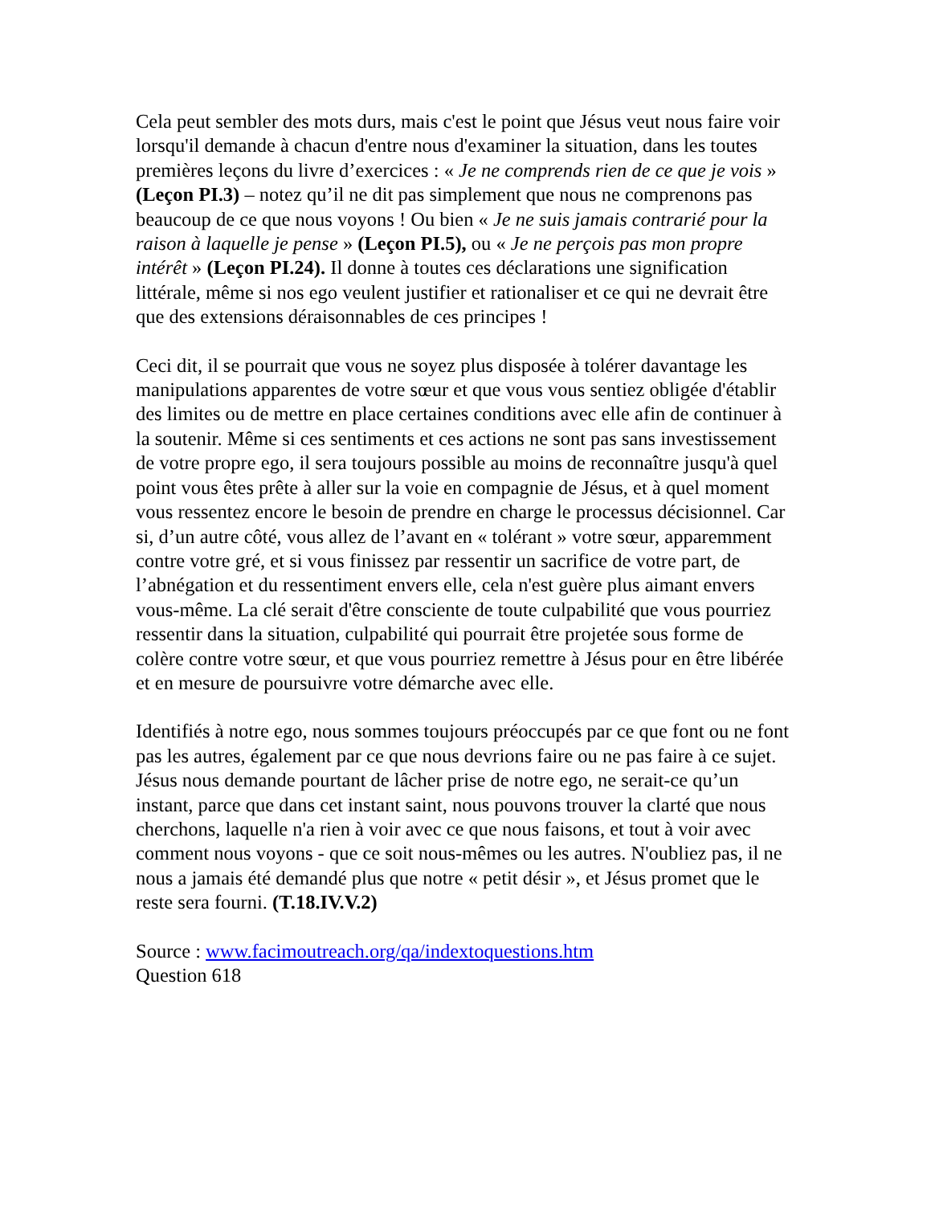Cela peut sembler des mots durs, mais c'est le point que Jésus veut nous faire voir lorsqu'il demande à chacun d'entre nous d'examiner la situation, dans les toutes premières leçons du livre d’exercices : « Je ne comprends rien de ce que je vois » (Leçon PI.3) – notez qu’il ne dit pas simplement que nous ne comprenons pas beaucoup de ce que nous voyons ! Ou bien « Je ne suis jamais contrarié pour la raison à laquelle je pense » (Leçon PI.5), ou « Je ne perçois pas mon propre intérêt » (Leçon PI.24). Il donne à toutes ces déclarations une signification littérale, même si nos ego veulent justifier et rationaliser et ce qui ne devrait être que des extensions déraisonnables de ces principes !
Ceci dit, il se pourrait que vous ne soyez plus disposée à tolérer davantage les manipulations apparentes de votre sœur et que vous vous sentiez obligée d'établir des limites ou de mettre en place certaines conditions avec elle afin de continuer à la soutenir. Même si ces sentiments et ces actions ne sont pas sans investissement de votre propre ego, il sera toujours possible au moins de reconnaître jusqu'à quel point vous êtes prête à aller sur la voie en compagnie de Jésus, et à quel moment vous ressentez encore le besoin de prendre en charge le processus décisionnel. Car si, d’un autre côté, vous allez de l’avant en « tolérant » votre sœur, apparemment contre votre gré, et si vous finissez par ressentir un sacrifice de votre part, de l’abnégation et du ressentiment envers elle, cela n'est guère plus aimant envers vous-même. La clé serait d'être consciente de toute culpabilité que vous pourriez ressentir dans la situation, culpabilité qui pourrait être projetée sous forme de colère contre votre sœur, et que vous pourriez remettre à Jésus pour en être libérée et en mesure de poursuivre votre démarche avec elle.
Identifiés à notre ego, nous sommes toujours préoccupés par ce que font ou ne font pas les autres, également par ce que nous devrions faire ou ne pas faire à ce sujet. Jésus nous demande pourtant de lâcher prise de notre ego, ne serait-ce qu’un instant, parce que dans cet instant saint, nous pouvons trouver la clarté que nous cherchons, laquelle n'a rien à voir avec ce que nous faisons, et tout à voir avec comment nous voyons - que ce soit nous-mêmes ou les autres. N'oubliez pas, il ne nous a jamais été demandé plus que notre « petit désir », et Jésus promet que le reste sera fourni. (T.18.IV.V.2)
Source : www.facimoutreach.org/qa/indextoquestions.htm
Question 618